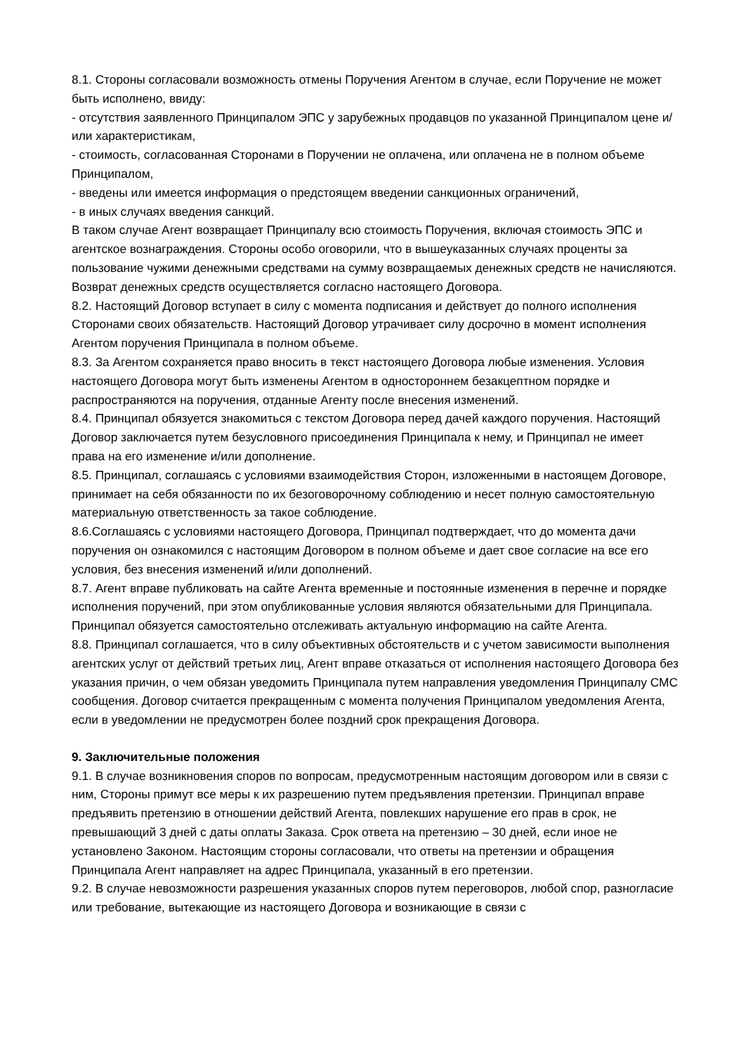8.1. Стороны согласовали возможность отмены Поручения Агентом в случае, если Поручение не может быть исполнено, ввиду:
- отсутствия заявленного Принципалом ЭПС у зарубежных продавцов по указанной Принципалом цене и/или характеристикам,
- стоимость, согласованная Сторонами в Поручении не оплачена, или оплачена не в полном объеме Принципалом,
- введены или имеется информация о предстоящем введении санкционных ограничений,
- в иных случаях введения санкций.
В таком случае Агент возвращает Принципалу всю стоимость Поручения, включая стоимость ЭПС и агентское вознаграждения. Стороны особо оговорили, что в вышеуказанных случаях проценты за пользование чужими денежными средствами на сумму возвращаемых денежных средств не начисляются. Возврат денежных средств осуществляется согласно настоящего Договора.
8.2. Настоящий Договор вступает в силу с момента подписания и действует до полного исполнения Сторонами своих обязательств. Настоящий Договор утрачивает силу досрочно в момент исполнения Агентом поручения Принципала в полном объеме.
8.3. За Агентом сохраняется право вносить в текст настоящего Договора любые изменения. Условия настоящего Договора могут быть изменены Агентом в одностороннем безакцептном порядке и распространяются на поручения, отданные Агенту после внесения изменений.
8.4. Принципал обязуется знакомиться с текстом Договора перед дачей каждого поручения. Настоящий Договор заключается путем безусловного присоединения Принципала к нему, и Принципал не имеет права на его изменение и/или дополнение.
8.5. Принципал, соглашаясь с условиями взаимодействия Сторон, изложенными в настоящем Договоре, принимает на себя обязанности по их безоговорочному соблюдению и несет полную самостоятельную материальную ответственность за такое соблюдение.
8.6.Соглашаясь с условиями настоящего Договора, Принципал подтверждает, что до момента дачи поручения он ознакомился с настоящим Договором в полном объеме и дает свое согласие на все его условия, без внесения изменений и/или дополнений.
8.7. Агент вправе публиковать на сайте Агента временные и постоянные изменения в перечне и порядке исполнения поручений, при этом опубликованные условия являются обязательными для Принципала. Принципал обязуется самостоятельно отслеживать актуальную информацию на сайте Агента.
8.8. Принципал соглашается, что в силу объективных обстоятельств и с учетом зависимости выполнения агентских услуг от действий третьих лиц, Агент вправе отказаться от исполнения настоящего Договора без указания причин, о чем обязан уведомить Принципала путем направления уведомления Принципалу СМС сообщения. Договор считается прекращенным с момента получения Принципалом уведомления Агента, если в уведомлении не предусмотрен более поздний срок прекращения Договора.
9. Заключительные положения
9.1. В случае возникновения споров по вопросам, предусмотренным настоящим договором или в связи с ним, Стороны примут все меры к их разрешению путем предъявления претензии. Принципал вправе предъявить претензию в отношении действий Агента, повлекших нарушение его прав в срок, не превышающий 3 дней с даты оплаты Заказа. Срок ответа на претензию – 30 дней, если иное не установлено Законом. Настоящим стороны согласовали, что ответы на претензии и обращения Принципала Агент направляет на адрес Принципала, указанный в его претензии.
9.2. В случае невозможности разрешения указанных споров путем переговоров, любой спор, разногласие или требование, вытекающие из настоящего Договора и возникающие в связи с